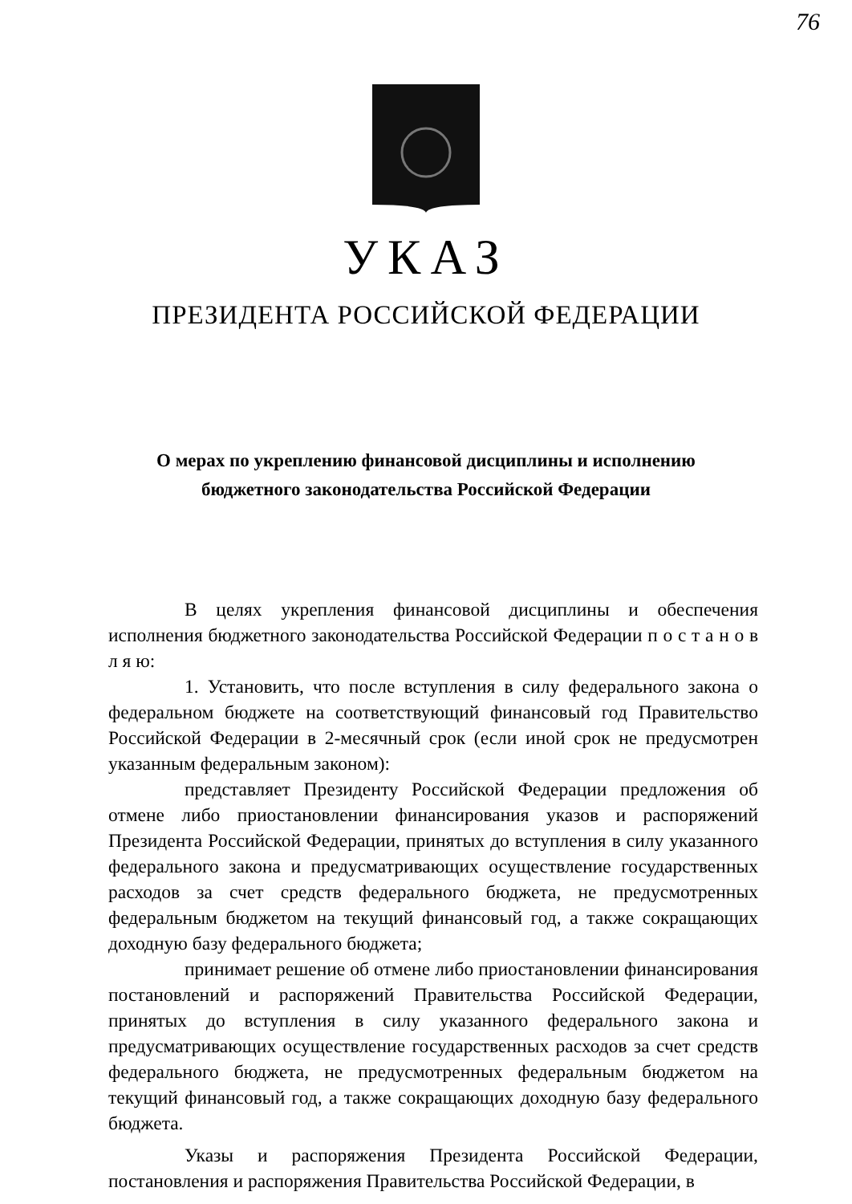76
УКАЗ
ПРЕЗИДЕНТА РОССИЙСКОЙ ФЕДЕРАЦИИ
О мерах по укреплению финансовой дисциплины и исполнению
бюджетного законодательства Российской Федерации
В целях укрепления финансовой дисциплины и обеспечения исполнения бюджетного законодательства Российской Федерации п о с т а н о в л я ю:
1. Установить, что после вступления в силу федерального закона о федеральном бюджете на соответствующий финансовый год Правительство Российской Федерации в 2-месячный срок (если иной срок не предусмотрен указанным федеральным законом):
представляет Президенту Российской Федерации предложения об отмене либо приостановлении финансирования указов и распоряжений Президента Российской Федерации, принятых до вступления в силу указанного федерального закона и предусматривающих осуществление государственных расходов за счет средств федерального бюджета, не предусмотренных федеральным бюджетом на текущий финансовый год, а также сокращающих доходную базу федерального бюджета;
принимает решение об отмене либо приостановлении финансирования постановлений и распоряжений Правительства Российской Федерации, принятых до вступления в силу указанного федерального закона и предусматривающих осуществление государственных расходов за счет средств федерального бюджета, не предусмотренных федеральным бюджетом на текущий финансовый год, а также сокращающих доходную базу федерального бюджета.
Указы и распоряжения Президента Российской Федерации, постановления и распоряжения Правительства Российской Федерации, в